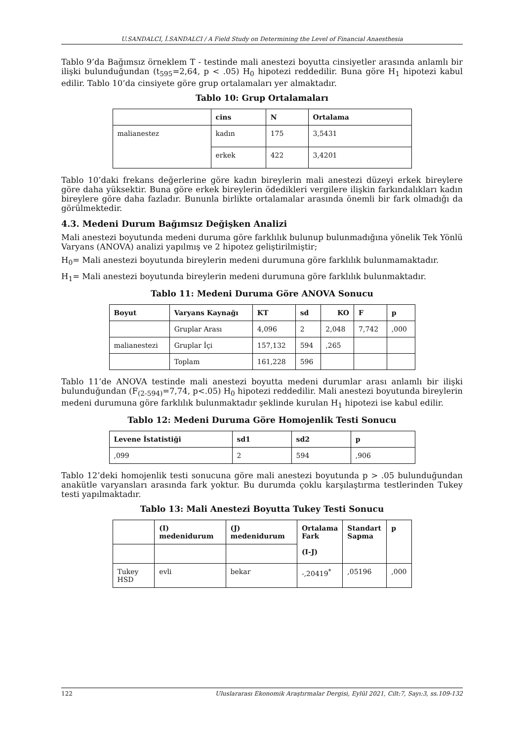U.SANDALCI, İ.SANDALCI / A Field Study on Determining the Level of Financial Anaesthesia
Tablo 9’da Bağımsız örneklem T - testinde mali anestezi boyutta cinsiyetler arasında anlamlı bir ilişki bulunduğundan (t<sub>595</sub>=2,64, p < .05) H<sub>0</sub> hipotezi reddedilir. Buna göre H<sub>1</sub> hipotezi kabul edilir. Tablo 10’da cinsiyete göre grup ortalamaları yer almaktadır.
Tablo 10: Grup Ortalamaları
| | cins | N | Ortalama |
| --- | --- | --- | --- |
| malianestez | kadın | 175 | 3,5431 |
| | erkek | 422 | 3,4201 |
Tablo 10’daki frekans değerlerine göre kadın bireylerin mali anestezi düzeyi erkek bireylere göre daha yüksektir. Buna göre erkek bireylerin ödedikleri vergilere ilişkin farkındalıkları kadın bireylere göre daha fazladır. Bununla birlikte ortalamalar arasında önemli bir fark olmadığı da görülmektedir.
4.3. Medeni Durum Bağımsız Değişken Analizi
Mali anestezi boyutunda medeni duruma göre farklılık bulunup bulunmadığına yönelik Tek Yönlü Varyans (ANOVA) analizi yapılmış ve 2 hipotez geliştirilmiştir;
H<sub>0</sub>= Mali anestezi boyutunda bireylerin medeni durumuna göre farklılık bulunmamaktadır.
H<sub>1</sub>= Mali anestezi boyutunda bireylerin medeni durumuna göre farklılık bulunmaktadır.
Tablo 11: Medeni Duruma Göre ANOVA Sonucu
| Boyut | Varyans Kaynağı | KT | sd | KO | F | p |
| --- | --- | --- | --- | --- | --- | --- |
| | Gruplar Arası | 4,096 | 2 | 2,048 | 7,742 | ,000 |
| malianestezi | Gruplar İçi | 157,132 | 594 | ,265 | | |
| | Toplam | 161,228 | 596 | | | |
Tablo 11’de ANOVA testinde mali anestezi boyutta medeni durumlar arası anlamlı bir ilişki bulunduğundan (F<sub>(2-594)</sub>=7,74, p<.05) H<sub>0</sub> hipotezi reddedilir. Mali anestezi boyutunda bireylerin medeni durumuna göre farklılık bulunmaktadır şeklinde kurulan H<sub>1</sub> hipotezi ise kabul edilir.
Tablo 12: Medeni Duruma Göre Homojenlik Testi Sonucu
| Levene İstatistiği | sd1 | sd2 | p |
| --- | --- | --- | --- |
| ,099 | 2 | 594 | ,906 |
Tablo 12’deki homojenlik testi sonucuna göre mali anestezi boyutunda p > .05 bulunduğundan anakütle varyansları arasında fark yoktur. Bu durumda çoklu karşılaştırma testlerinden Tukey testi yapılmaktadır.
Tablo 13: Mali Anestezi Boyutta Tukey Testi Sonucu
| | (I) medenidurum | (J) medenidurum | Ortalama Fark (I-J) | Standart Sapma | p |
| --- | --- | --- | --- | --- | --- |
| Tukey HSD | evli | bekar | -,20419<sup>*</sup> | ,05196 | ,000 |
122 Uluslararası Ekonomik Araştırmalar Dergisi, Eylül 2021, Cilt:7, Sayı:3, ss.109-132